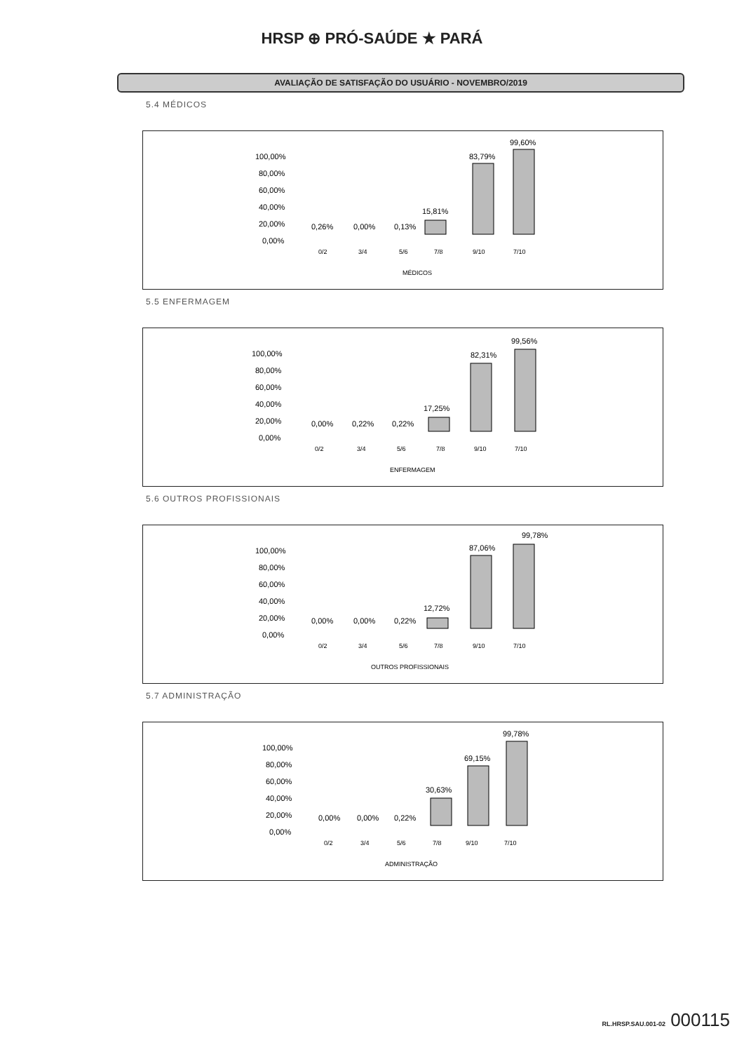HRSP ⊕ PRÓ-SAÚDE ★ PARÁ
AVALIAÇÃO DE SATISFAÇÃO DO USUÁRIO - NOVEMBRO/2019
5.4 MÉDICOS
100,00%
80,00%
60,00%
40,00%
20,00%
0,00%
0,26%
0,00%
0,13%
15,81%
83,79%
99,60%
0/2
3/4
5/6
7/8
9/10
7/10
MÉDICOS
5.5 ENFERMAGEM
100,00%
80,00%
60,00%
40,00%
20,00%
0,00%
0,00%
0,22%
0,22%
17,25%
82,31%
99,56%
0/2
3/4
5/6
7/8
9/10
7/10
ENFERMAGEM
5.6 OUTROS PROFISSIONAIS
100,00%
80,00%
60,00%
40,00%
20,00%
0,00%
0,00%
0,00%
0,22%
12,72%
87,06%
99,78%
0/2
3/4
5/6
7/8
9/10
7/10
OUTROS PROFISSIONAIS
5.7 ADMINISTRAÇÃO
100,00%
80,00%
60,00%
40,00%
20,00%
0,00%
0,00%
0,00%
0,22%
30,63%
69,15%
99,78%
0/2
3/4
5/6
7/8
9/10
7/10
ADMINISTRAÇÃO
RL.HRSP.SAU.001-02 000115